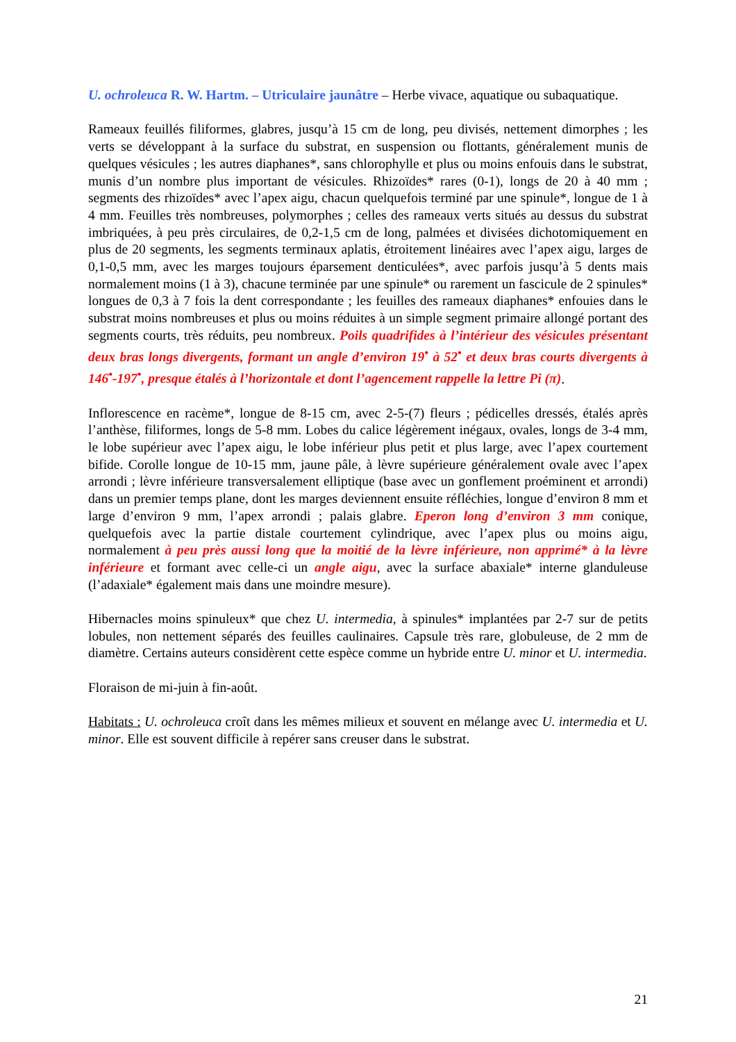U. ochroleuca R. W. Hartm. – Utriculaire jaunâtre – Herbe vivace, aquatique ou subaquatique.
Rameaux feuillés filiformes, glabres, jusqu’à 15 cm de long, peu divisés, nettement dimorphes ; les verts se développant à la surface du substrat, en suspension ou flottants, généralement munis de quelques vésicules ; les autres diaphanes*, sans chlorophylle et plus ou moins enfouis dans le substrat, munis d’un nombre plus important de vésicules. Rhizoïdes* rares (0-1), longs de 20 à 40 mm ; segments des rhizoïdes* avec l’apex aigu, chacun quelquefois terminé par une spinule*, longue de 1 à 4 mm. Feuilles très nombreuses, polymorphes ; celles des rameaux verts situés au dessus du substrat imbriquées, à peu près circulaires, de 0,2-1,5 cm de long, palmées et divisées dichotomiquement en plus de 20 segments, les segments terminaux aplatis, étroitement linéaires avec l’apex aigu, larges de 0,1-0,5 mm, avec les marges toujours éparsement denticulées*, avec parfois jusqu’à 5 dents mais normalement moins (1 à 3), chacune terminée par une spinule* ou rarement un fascicule de 2 spinules* longues de 0,3 à 7 fois la dent correspondante ; les feuilles des rameaux diaphanes* enfouies dans le substrat moins nombreuses et plus ou moins réduites à un simple segment primaire allongé portant des segments courts, très réduits, peu nombreux. Poils quadrifides à l’intérieur des vésicules présentant deux bras longs divergents, formant un angle d’environ 19<sup>•</sup> à 52<sup>•</sup> et deux bras courts divergents à 146<sup>•</sup>-197<sup>•</sup>, presque étalés à l’horizontale et dont l’agencement rappelle la lettre Pi (π).
Inflorescence en racème*, longue de 8-15 cm, avec 2-5-(7) fleurs ; pédicelles dressés, étalés après l’anthèse, filiformes, longs de 5-8 mm. Lobes du calice légèrement inégaux, ovales, longs de 3-4 mm, le lobe supérieur avec l’apex aigu, le lobe inférieur plus petit et plus large, avec l’apex courtement bifide. Corolle longue de 10-15 mm, jaune pâle, à lèvre supérieure généralement ovale avec l’apex arrondi ; lèvre inférieure transversalement elliptique (base avec un gonflement proéminent et arrondi) dans un premier temps plane, dont les marges deviennent ensuite réfléchies, longue d’environ 8 mm et large d’environ 9 mm, l’apex arrondi ; palais glabre. Eperon long d’environ 3 mm conique, quelquefois avec la partie distale courtement cylindrique, avec l’apex plus ou moins aigu, normalement à peu près aussi long que la moitié de la lèvre inférieure, non apprimé* à la lèvre inférieure et formant avec celle-ci un angle aigu, avec la surface abaxiale* interne glanduleuse (l’adaxiale* également mais dans une moindre mesure).
Hibernacles moins spinuleux* que chez U. intermedia, à spinules* implantées par 2-7 sur de petits lobules, non nettement séparés des feuilles caulinaires. Capsule très rare, globuleuse, de 2 mm de diamètre. Certains auteurs considèrent cette espèce comme un hybride entre U. minor et U. intermedia.
Floraison de mi-juin à fin-août.
Habitats : U. ochroleuca croît dans les mêmes milieux et souvent en mélange avec U. intermedia et U. minor. Elle est souvent difficile à repérer sans creuser dans le substrat.
21